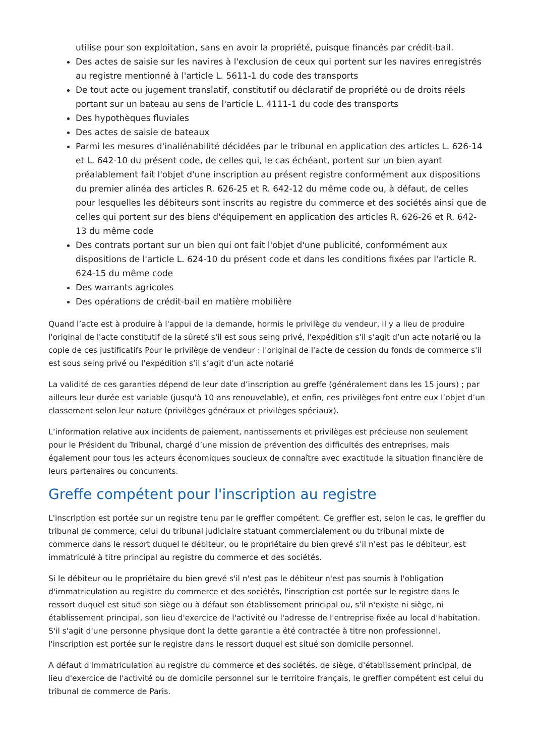utilise pour son exploitation, sans en avoir la propriété, puisque financés par crédit-bail.
Des actes de saisie sur les navires à l'exclusion de ceux qui portent sur les navires enregistrés au registre mentionné à l'article L. 5611-1 du code des transports
De tout acte ou jugement translatif, constitutif ou déclaratif de propriété ou de droits réels portant sur un bateau au sens de l'article L. 4111-1 du code des transports
Des hypothèques fluviales
Des actes de saisie de bateaux
Parmi les mesures d'inaliénabilité décidées par le tribunal en application des articles L. 626-14 et L. 642-10 du présent code, de celles qui, le cas échéant, portent sur un bien ayant préalablement fait l'objet d'une inscription au présent registre conformément aux dispositions du premier alinéa des articles R. 626-25 et R. 642-12 du même code ou, à défaut, de celles pour lesquelles les débiteurs sont inscrits au registre du commerce et des sociétés ainsi que de celles qui portent sur des biens d'équipement en application des articles R. 626-26 et R. 642-13 du même code
Des contrats portant sur un bien qui ont fait l'objet d'une publicité, conformément aux dispositions de l'article L. 624-10 du présent code et dans les conditions fixées par l'article R. 624-15 du même code
Des warrants agricoles
Des opérations de crédit-bail en matière mobilière
Quand l’acte est à produire à l'appui de la demande, hormis le privilège du vendeur, il y a lieu de produire l'original de l'acte constitutif de la sûreté s'il est sous seing privé, l'expédition s'il s’agit d’un acte notarié ou la copie de ces justificatifs Pour le privilège de vendeur : l'original de l'acte de cession du fonds de commerce s'il est sous seing privé ou l'expédition s’il s’agit d’un acte notarié
La validité de ces garanties dépend de leur date d’inscription au greffe (généralement dans les 15 jours) ; par ailleurs leur durée est variable (jusqu'à 10 ans renouvelable), et enfin, ces privilèges font entre eux l’objet d’un classement selon leur nature (privilèges généraux et privilèges spéciaux).
L’information relative aux incidents de paiement, nantissements et privilèges est précieuse non seulement pour le Président du Tribunal, chargé d’une mission de prévention des difficultés des entreprises, mais également pour tous les acteurs économiques soucieux de connaître avec exactitude la situation financière de leurs partenaires ou concurrents.
Greffe compétent pour l'inscription au registre
L'inscription est portée sur un registre tenu par le greffier compétent. Ce greffier est, selon le cas, le greffier du tribunal de commerce, celui du tribunal judiciaire statuant commercialement ou du tribunal mixte de commerce dans le ressort duquel le débiteur, ou le propriétaire du bien grevé s'il n'est pas le débiteur, est immatriculé à titre principal au registre du commerce et des sociétés.
Si le débiteur ou le propriétaire du bien grevé s'il n'est pas le débiteur n'est pas soumis à l'obligation d'immatriculation au registre du commerce et des sociétés, l'inscription est portée sur le registre dans le ressort duquel est situé son siège ou à défaut son établissement principal ou, s'il n'existe ni siège, ni établissement principal, son lieu d'exercice de l'activité ou l'adresse de l'entreprise fixée au local d'habitation. S'il s'agit d'une personne physique dont la dette garantie a été contractée à titre non professionnel, l'inscription est portée sur le registre dans le ressort duquel est situé son domicile personnel.
A défaut d'immatriculation au registre du commerce et des sociétés, de siège, d'établissement principal, de lieu d'exercice de l'activité ou de domicile personnel sur le territoire français, le greffier compétent est celui du tribunal de commerce de Paris.